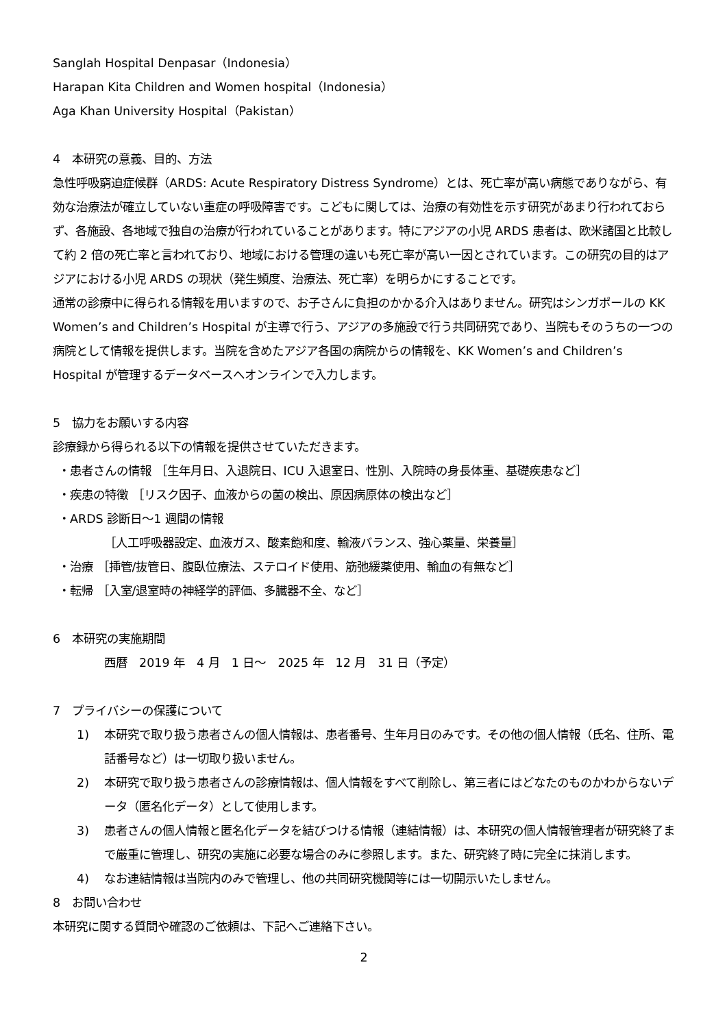Sanglah Hospital Denpasar（Indonesia）
Harapan Kita Children and Women hospital（Indonesia）
Aga Khan University Hospital（Pakistan）
4　本研究の意義、目的、方法
急性呼吸窮迫症候群（ARDS: Acute Respiratory Distress Syndrome）とは、死亡率が高い病態でありながら、有効な治療法が確立していない重症の呼吸障害です。こどもに関しては、治療の有効性を示す研究があまり行われておらず、各施設、各地域で独自の治療が行われていることがあります。特にアジアの小児 ARDS 患者は、欧米諸国と比較して約 2 倍の死亡率と言われており、地域における管理の違いも死亡率が高い一因とされています。この研究の目的はアジアにおける小児 ARDS の現状（発生頻度、治療法、死亡率）を明らかにすることです。
通常の診療中に得られる情報を用いますので、お子さんに負担のかかる介入はありません。研究はシンガポールの KK Women’s and Children’s Hospital が主導で行う、アジアの多施設で行う共同研究であり、当院もそのうちの一つの病院として情報を提供します。当院を含めたアジア各国の病院からの情報を、KK Women’s and Children’s Hospital が管理するデータベースへオンラインで入力します。
5　協力をお願いする内容
診療録から得られる以下の情報を提供させていただきます。
・患者さんの情報 ［生年月日、入退院日、ICU 入退室日、性別、入院時の身長体重、基礎疾患など］
・疾患の特徴 ［リスク因子、血液からの菌の検出、原因病原体の検出など］
・ARDS 診断日～1 週間の情報
［人工呼吸器設定、血液ガス、酸素飽和度、輸液バランス、強心薬量、栄養量］
・治療 ［挿管/抜管日、腹臥位療法、ステロイド使用、筋弛緩薬使用、輸血の有無など］
・転帰 ［入室/退室時の神経学的評価、多臓器不全、など］
6　本研究の実施期間
西暦　2019 年　4 月　1 日～　2025 年　12 月　31 日（予定）
7　プライバシーの保護について
1) 本研究で取り扱う患者さんの個人情報は、患者番号、生年月日のみです。その他の個人情報（氏名、住所、電話番号など）は一切取り扱いません。
2) 本研究で取り扱う患者さんの診療情報は、個人情報をすべて削除し、第三者にはどなたのものかわからないデータ（匿名化データ）として使用します。
3) 患者さんの個人情報と匿名化データを結びつける情報（連結情報）は、本研究の個人情報管理者が研究終了まで厳重に管理し、研究の実施に必要な場合のみに参照します。また、研究終了時に完全に抹消します。
4) なお連結情報は当院内のみで管理し、他の共同研究機関等には一切開示いたしません。
8　お問い合わせ
本研究に関する質問や確認のご依頼は、下記へご連絡下さい。
2